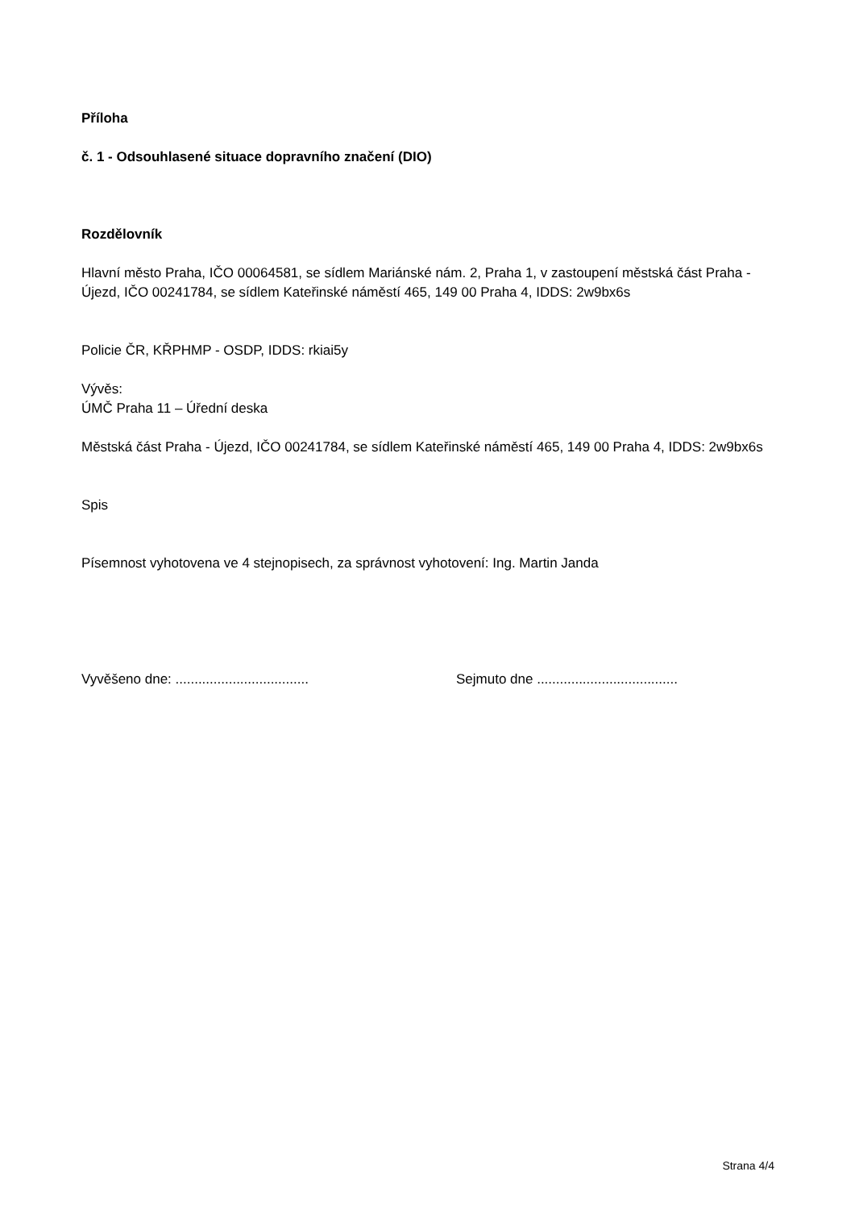Příloha
č. 1 - Odsouhlasené situace dopravního značení (DIO)
Rozdělovník
Hlavní město Praha, IČO 00064581, se sídlem Mariánské nám. 2, Praha 1, v zastoupení městská část Praha - Újezd, IČO 00241784, se sídlem Kateřinské náměstí 465, 149 00 Praha 4, IDDS: 2w9bx6s
Policie ČR, KŘPHMP - OSDP, IDDS: rkiai5y
Vývěs:
ÚMČ Praha 11 – Úřední deska
Městská část Praha - Újezd, IČO 00241784, se sídlem Kateřinské náměstí 465, 149 00 Praha 4, IDDS: 2w9bx6s
Spis
Písemnost vyhotovena ve 4 stejnopisech, za správnost vyhotovení: Ing. Martin Janda
Vyvěšeno dne: ...................................
Sejmuto dne .....................................
Strana 4/4